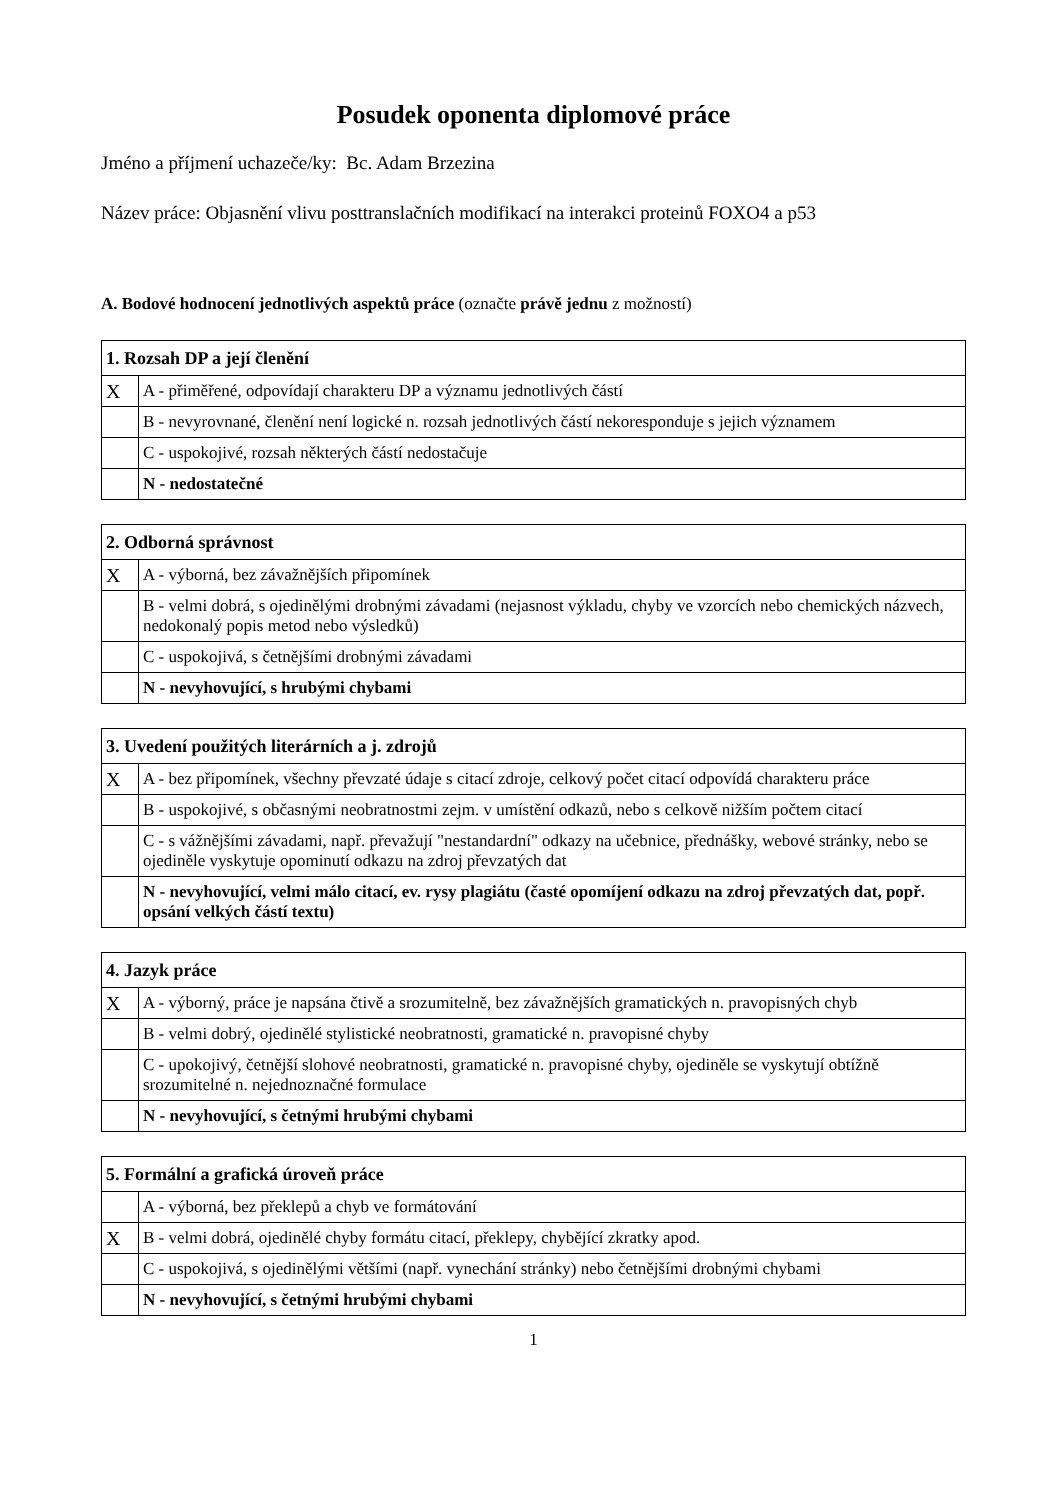Posudek oponenta diplomové práce
Jméno a příjmení uchazeče/ky: Bc. Adam Brzezina
Název práce: Objasnění vlivu posttranslačních modifikací na interakci proteinů FOXO4 a p53
A. Bodové hodnocení jednotlivých aspektů práce (označte právě jednu z možností)
| 1. Rozsah DP a její členění | |
| --- | --- |
| X | A - přiměřené, odpovídají charakteru DP a významu jednotlivých částí |
| | B - nevyrovnané, členění není logické n. rozsah jednotlivých částí nekoresponduje s jejich významem |
| | C - uspokojivé, rozsah některých částí nedostačuje |
| | N - nedostatečné |
| 2. Odborná správnost | |
| --- | --- |
| X | A - výborná, bez závažnějších připomínek |
| | B - velmi dobrá, s ojedinělými drobnými závadami (nejasnost výkladu, chyby ve vzorcích nebo chemických názvech, nedokonalý popis metod nebo výsledků) |
| | C - uspokojivá, s četnějšími drobnými závadami |
| | N - nevyhovující, s hrubými chybami |
| 3. Uvedení použitých literárních a j. zdrojů | |
| --- | --- |
| X | A - bez připomínek, všechny převzaté údaje s citací zdroje, celkový počet citací odpovídá charakteru práce |
| | B - uspokojivé, s občasnými neobratnostmi zejm. v umístění odkazů, nebo s celkově nižším počtem citací |
| | C - s vážnějšími závadami, např. převažují "nestandardní" odkazy na učebnice, přednášky, webové stránky, nebo se ojediněle vyskytuje opominutí odkazu na zdroj převzatých dat |
| | N - nevyhovující, velmi málo citací, ev. rysy plagiátu (časté opomíjení odkazu na zdroj převzatých dat, popř. opsání velkých částí textu) |
| 4. Jazyk práce | |
| --- | --- |
| X | A - výborný, práce je napsána čtivě a srozumitelně, bez závažnějších gramatických n. pravopisných chyb |
| | B - velmi dobrý, ojedinělé stylistické neobratnosti, gramatické n. pravopisné chyby |
| | C - upokojivý, četnější slohové neobratnosti, gramatické n. pravopisné chyby, ojediněle se vyskytují obtížně srozumitelné n. nejednoznačné formulace |
| | N - nevyhovující, s četnými hrubými chybami |
| 5. Formální a grafická úroveň práce | |
| --- | --- |
| | A - výborná, bez překlepů a chyb ve formátování |
| X | B - velmi dobrá, ojedinělé chyby formátu citací, překlepy, chybějící zkratky apod. |
| | C - uspokojivá, s ojedinělými většími (např. vynechání stránky) nebo četnějšími drobnými chybami |
| | N - nevyhovující, s četnými hrubými chybami |
1